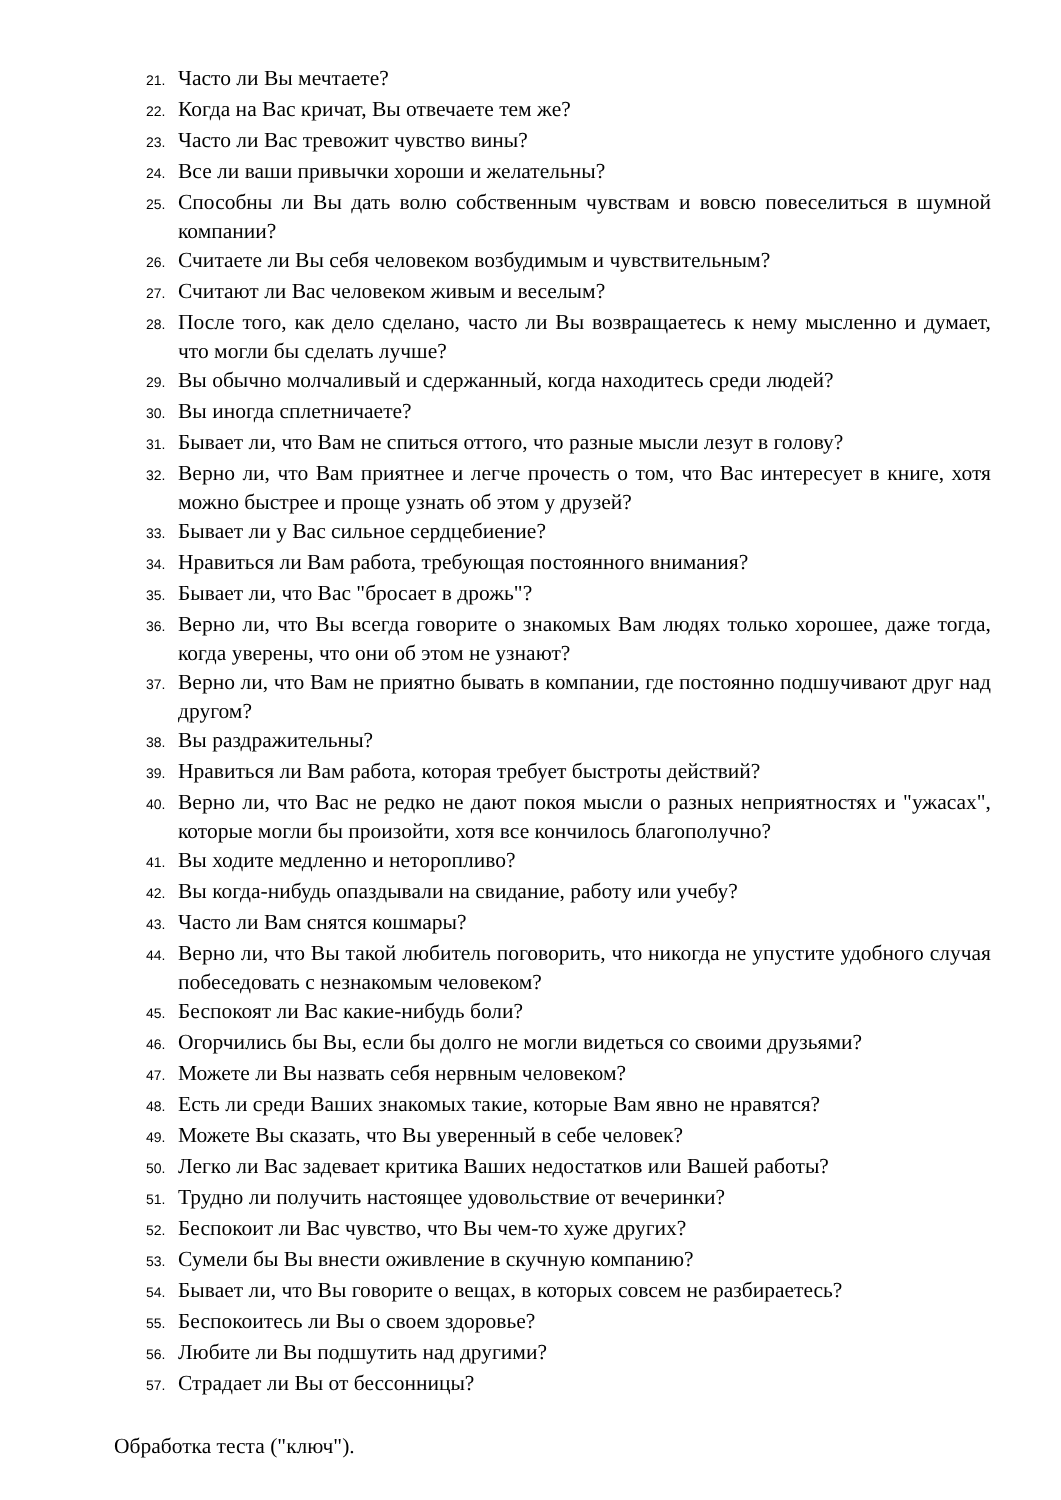21. Часто ли Вы мечтаете?
22. Когда на Вас кричат, Вы отвечаете тем же?
23. Часто ли Вас тревожит чувство вины?
24. Все ли ваши привычки хороши и желательны?
25. Способны ли Вы дать волю собственным чувствам и вовсю повеселиться в шумной компании?
26. Считаете ли Вы себя человеком возбудимым и чувствительным?
27. Считают ли Вас человеком живым и веселым?
28. После того, как дело сделано, часто ли Вы возвращаетесь к нему мысленно и думает, что могли бы сделать лучше?
29. Вы обычно молчаливый и сдержанный, когда находитесь среди людей?
30. Вы иногда сплетничаете?
31. Бывает ли, что Вам не спиться оттого, что разные мысли лезут в голову?
32. Верно ли, что Вам приятнее и легче прочесть о том, что Вас интересует в книге, хотя можно быстрее и проще узнать об этом у друзей?
33. Бывает ли у Вас сильное сердцебиение?
34. Нравиться ли Вам работа, требующая постоянного внимания?
35. Бывает ли, что Вас "бросает в дрожь"?
36. Верно ли, что Вы всегда говорите о знакомых Вам людях только хорошее, даже тогда, когда уверены, что они об этом не узнают?
37. Верно ли, что Вам не приятно бывать в компании, где постоянно подшучивают друг над другом?
38. Вы раздражительны?
39. Нравиться ли Вам работа, которая требует быстроты действий?
40. Верно ли, что Вас не редко не дают покоя мысли о разных неприятностях и "ужасах", которые могли бы произойти, хотя все кончилось благополучно?
41. Вы ходите медленно и неторопливо?
42. Вы когда-нибудь опаздывали на свидание, работу или учебу?
43. Часто ли Вам снятся кошмары?
44. Верно ли, что Вы такой любитель поговорить, что никогда не упустите удобного случая побеседовать с незнакомым человеком?
45. Беспокоят ли Вас какие-нибудь боли?
46. Огорчились бы Вы, если бы долго не могли видеться со своими друзьями?
47. Можете ли Вы назвать себя нервным человеком?
48. Есть ли среди Ваших знакомых такие, которые Вам явно не нравятся?
49. Можете Вы сказать, что Вы уверенный в себе человек?
50. Легко ли Вас задевает критика Ваших недостатков или Вашей работы?
51. Трудно ли получить настоящее удовольствие от вечеринки?
52. Беспокоит ли Вас чувство, что Вы чем-то хуже других?
53. Сумели бы Вы внести оживление в скучную компанию?
54. Бывает ли, что Вы говорите о вещах, в которых совсем не разбираетесь?
55. Беспокоитесь ли Вы о своем здоровье?
56. Любите ли Вы подшутить над другими?
57. Страдает ли Вы от бессонницы?
Обработка теста ("ключ").